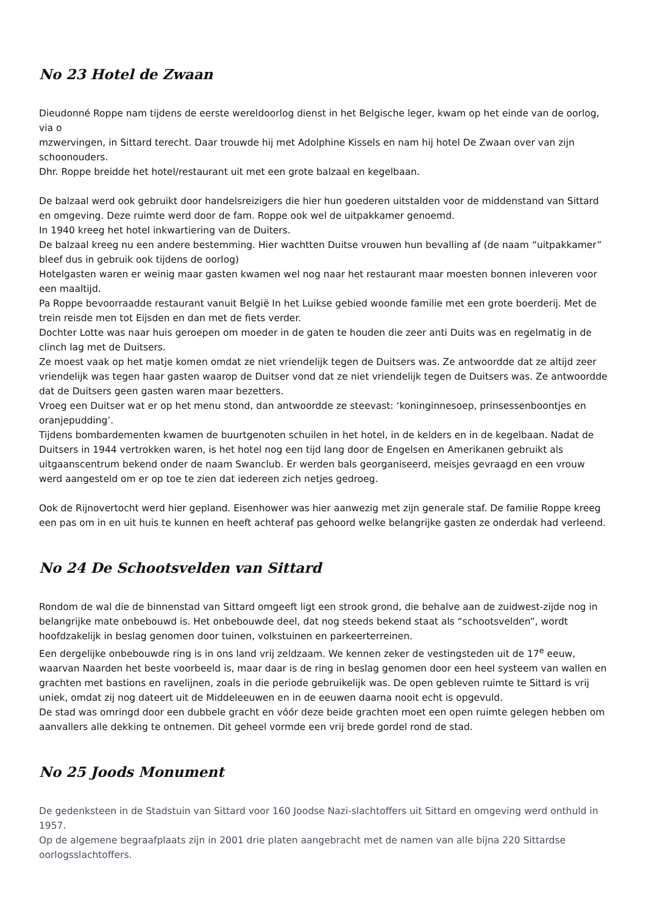No 23 Hotel de Zwaan
Dieudonné Roppe nam tijdens de eerste wereldoorlog dienst in het Belgische leger, kwam op het einde van de oorlog, via o
mzwervingen, in Sittard terecht. Daar trouwde hij met Adolphine Kissels en nam hij hotel De Zwaan over van zijn schoonouders.
Dhr. Roppe breidde het hotel/restaurant uit met een grote balzaal en kegelbaan.
De balzaal werd ook gebruikt door handelsreizigers die hier hun goederen uitstalden voor de middenstand van Sittard en omgeving. Deze ruimte werd door de fam. Roppe ook wel de uitpakkamer genoemd.
In 1940 kreeg het hotel inkwartiering van de Duiters.
De balzaal kreeg nu een andere bestemming. Hier wachtten Duitse vrouwen hun bevalling af (de naam “uitpakkamer” bleef dus in gebruik ook tijdens de oorlog)
Hotelgasten waren er weinig maar gasten kwamen wel nog naar het restaurant maar moesten bonnen inleveren voor een maaltijd.
Pa Roppe bevoorraadde restaurant vanuit België In het Luikse gebied woonde familie met een grote boerderij. Met de trein reisde men tot Eijsden en dan met de fiets verder.
Dochter Lotte was naar huis geroepen om moeder in de gaten te houden die zeer anti Duits was en regelmatig in de clinch lag met de Duitsers.
Ze moest vaak op het matje komen omdat ze niet vriendelijk tegen de Duitsers was. Ze antwoordde dat ze altijd zeer vriendelijk was tegen haar gasten waarop de Duitser vond dat ze niet vriendelijk tegen de Duitsers was. Ze antwoordde dat de Duitsers geen gasten waren maar bezetters.
Vroeg een Duitser wat er op het menu stond, dan antwoordde ze steevast: ‘koninginnesoep, prinsessenboontjes en oranjepudding’.
Tijdens bombardementen kwamen de buurtgenoten schuilen in het hotel, in de kelders en in de kegelbaan. Nadat de Duitsers in 1944 vertrokken waren, is het hotel nog een tijd lang door de Engelsen en Amerikanen gebruikt als uitgaanscentrum bekend onder de naam Swanclub. Er werden bals georganiseerd, meisjes gevraagd en een vrouw werd aangesteld om er op toe te zien dat iedereen zich netjes gedroeg.
Ook de Rijnovertocht werd hier gepland. Eisenhower was hier aanwezig met zijn generale staf. De familie Roppe kreeg een pas om in en uit huis te kunnen en heeft achteraf pas gehoord welke belangrijke gasten ze onderdak had verleend.
No 24 De Schootsvelden van Sittard
Rondom de wal die de binnenstad van Sittard omgeeft ligt een strook grond, die behalve aan de zuidwest-zijde nog in belangrijke mate onbebouwd is. Het onbebouwde deel, dat nog steeds bekend staat als “schootsvelden”, wordt hoofdzakelijk in beslag genomen door tuinen, volkstuinen en parkeerterreinen.
Een dergelijke onbebouwde ring is in ons land vrij zeldzaam. We kennen zeker de vestingsteden uit de 17<sup>e</sup> eeuw, waarvan Naarden het beste voorbeeld is, maar daar is de ring in beslag genomen door een heel systeem van wallen en grachten met bastions en ravelijnen, zoals in die periode gebruikelijk was. De open gebleven ruimte te Sittard is vrij uniek, omdat zij nog dateert uit de Middeleeuwen en in de eeuwen daarna nooit echt is opgevuld.
De stad was omringd door een dubbele gracht en vóór deze beide grachten moet een open ruimte gelegen hebben om aanvallers alle dekking te ontnemen. Dit geheel vormde een vrij brede gordel rond de stad.
No 25 Joods Monument
De gedenksteen in de Stadstuin van Sittard voor 160 Joodse Nazi-slachtoffers uit Sittard en omgeving werd onthuld in 1957.
Op de algemene begraafplaats zijn in 2001 drie platen aangebracht met de namen van alle bijna 220 Sittardse oorlogsslachtoffers.